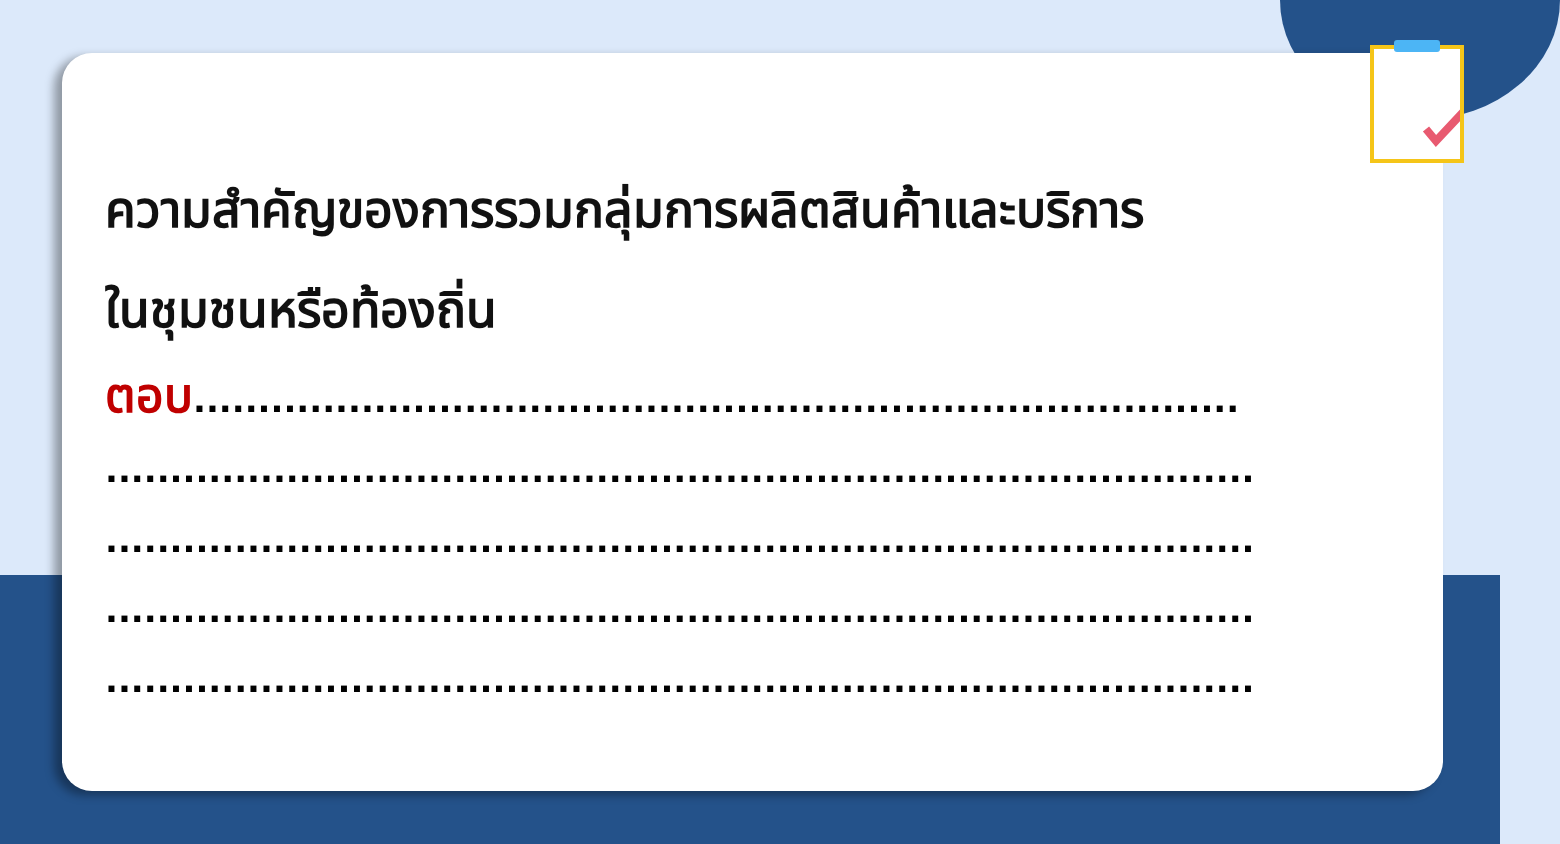ความสำคัญของการรวมกลุ่มการผลิตสินค้าและบริการ
ในชุมชนหรือท้องถิ่น
ตอบ.................................................................................
.........................................................................................
.........................................................................................
.........................................................................................
.........................................................................................